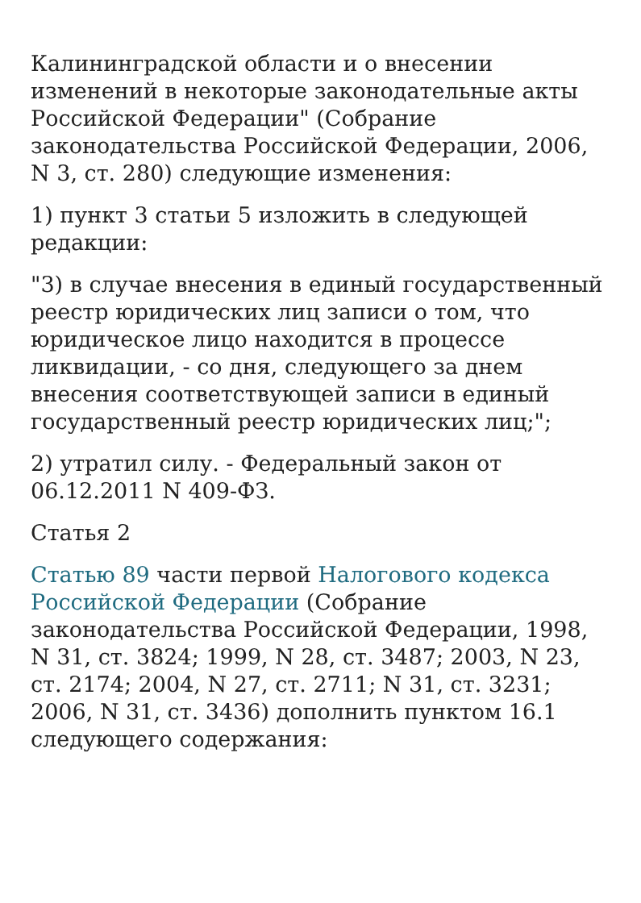Калининградской области и о внесении изменений в некоторые законодательные акты Российской Федерации" (Собрание законодательства Российской Федерации, 2006, N 3, ст. 280) следующие изменения:
1) пункт 3 статьи 5 изложить в следующей редакции:
"3) в случае внесения в единый государственный реестр юридических лиц записи о том, что юридическое лицо находится в процессе ликвидации, - со дня, следующего за днем внесения соответствующей записи в единый государственный реестр юридических лиц;";
2) утратил силу. - Федеральный закон от 06.12.2011 N 409-ФЗ.
Статья 2
Статью 89 части первой Налогового кодекса Российской Федерации (Собрание законодательства Российской Федерации, 1998, N 31, ст. 3824; 1999, N 28, ст. 3487; 2003, N 23, ст. 2174; 2004, N 27, ст. 2711; N 31, ст. 3231; 2006, N 31, ст. 3436) дополнить пунктом 16.1 следующего содержания: